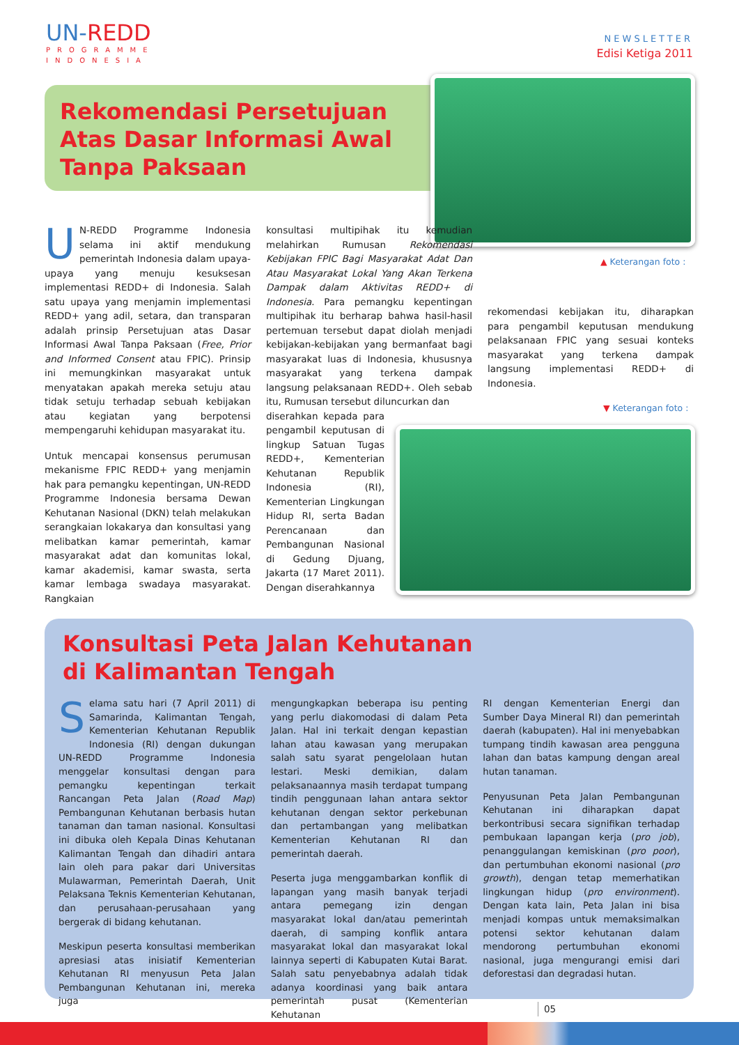UN-REDD
PROGRAMME
INDONESIA
NEWSLETTER
Edisi Ketiga 2011
Rekomendasi Persetujuan Atas Dasar Informasi Awal Tanpa Paksaan
▲ Keterangan foto :
UN-REDD Programme Indonesia selama ini aktif mendukung pemerintah Indonesia dalam upaya-upaya yang menuju kesuksesan implementasi REDD+ di Indonesia. Salah satu upaya yang menjamin implementasi REDD+ yang adil, setara, dan transparan adalah prinsip Persetujuan atas Dasar Informasi Awal Tanpa Paksaan (Free, Prior and Informed Consent atau FPIC). Prinsip ini memungkinkan masyarakat untuk menyatakan apakah mereka setuju atau tidak setuju terhadap sebuah kebijakan atau kegiatan yang berpotensi mempengaruhi kehidupan masyarakat itu.
Untuk mencapai konsensus perumusan mekanisme FPIC REDD+ yang menjamin hak para pemangku kepentingan, UN-REDD Programme Indonesia bersama Dewan Kehutanan Nasional (DKN) telah melakukan serangkaian lokakarya dan konsultasi yang melibatkan kamar pemerintah, kamar masyarakat adat dan komunitas lokal, kamar akademisi, kamar swasta, serta kamar lembaga swadaya masyarakat. Rangkaian
konsultasi multipihak itu kemudian melahirkan Rumusan Rekomendasi Kebijakan FPIC Bagi Masyarakat Adat Dan Atau Masyarakat Lokal Yang Akan Terkena Dampak dalam Aktivitas REDD+ di Indonesia. Para pemangku kepentingan multipihak itu berharap bahwa hasil-hasil pertemuan tersebut dapat diolah menjadi kebijakan-kebijakan yang bermanfaat bagi masyarakat luas di Indonesia, khususnya masyarakat yang terkena dampak langsung pelaksanaan REDD+. Oleh sebab itu, Rumusan tersebut diluncurkan dan
diserahkan kepada para pengambil keputusan di lingkup Satuan Tugas REDD+, Kementerian Kehutanan Republik Indonesia (RI), Kementerian Lingkungan Hidup RI, serta Badan Perencanaan dan Pembangunan Nasional di Gedung Djuang, Jakarta (17 Maret 2011). Dengan diserahkannya
rekomendasi kebijakan itu, diharapkan para pengambil keputusan mendukung pelaksanaan FPIC yang sesuai konteks masyarakat yang terkena dampak langsung implementasi REDD+ di Indonesia.
▼ Keterangan foto :
Konsultasi Peta Jalan Kehutanan
di Kalimantan Tengah
Selama satu hari (7 April 2011) di Samarinda, Kalimantan Tengah, Kementerian Kehutanan Republik Indonesia (RI) dengan dukungan UN-REDD Programme Indonesia menggelar konsultasi dengan para pemangku kepentingan terkait Rancangan Peta Jalan (Road Map) Pembangunan Kehutanan berbasis hutan tanaman dan taman nasional. Konsultasi ini dibuka oleh Kepala Dinas Kehutanan Kalimantan Tengah dan dihadiri antara lain oleh para pakar dari Universitas Mulawarman, Pemerintah Daerah, Unit Pelaksana Teknis Kementerian Kehutanan, dan perusahaan-perusahaan yang bergerak di bidang kehutanan.
Meskipun peserta konsultasi memberikan apresiasi atas inisiatif Kementerian Kehutanan RI menyusun Peta Jalan Pembangunan Kehutanan ini, mereka juga
mengungkapkan beberapa isu penting yang perlu diakomodasi di dalam Peta Jalan. Hal ini terkait dengan kepastian lahan atau kawasan yang merupakan salah satu syarat pengelolaan hutan lestari. Meski demikian, dalam pelaksanaannya masih terdapat tumpang tindih penggunaan lahan antara sektor kehutanan dengan sektor perkebunan dan pertambangan yang melibatkan Kementerian Kehutanan RI dan pemerintah daerah.
Peserta juga menggambarkan konflik di lapangan yang masih banyak terjadi antara pemegang izin dengan masyarakat lokal dan/atau pemerintah daerah, di samping konflik antara masyarakat lokal dan masyarakat lokal lainnya seperti di Kabupaten Kutai Barat. Salah satu penyebabnya adalah tidak adanya koordinasi yang baik antara pemerintah pusat (Kementerian Kehutanan
RI dengan Kementerian Energi dan Sumber Daya Mineral RI) dan pemerintah daerah (kabupaten). Hal ini menyebabkan tumpang tindih kawasan area pengguna lahan dan batas kampung dengan areal hutan tanaman.
Penyusunan Peta Jalan Pembangunan Kehutanan ini diharapkan dapat berkontribusi secara signifikan terhadap pembukaan lapangan kerja (pro job), penanggulangan kemiskinan (pro poor), dan pertumbuhan ekonomi nasional (pro growth), dengan tetap memerhatikan lingkungan hidup (pro environment). Dengan kata lain, Peta Jalan ini bisa menjadi kompas untuk memaksimalkan potensi sektor kehutanan dalam mendorong pertumbuhan ekonomi nasional, juga mengurangi emisi dari deforestasi dan degradasi hutan.
05